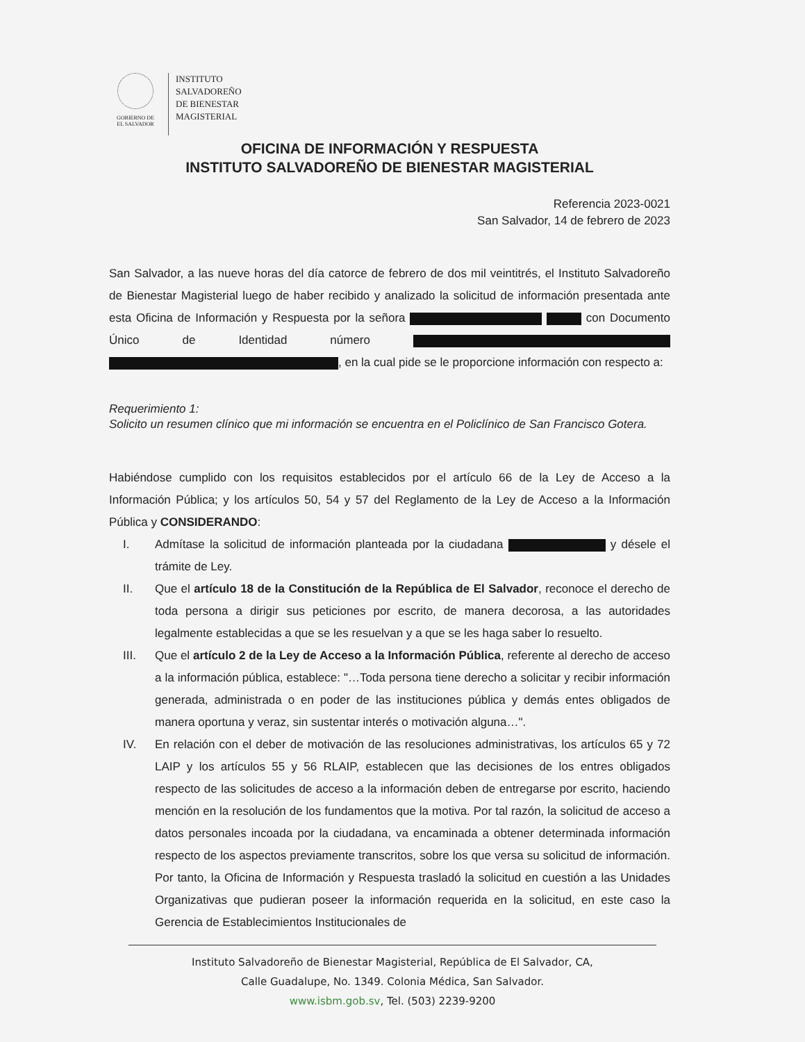GOBIERNO DE
EL SALVADOR
INSTITUTO
SALVADOREÑO
DE BIENESTAR
MAGISTERIAL
OFICINA DE INFORMACIÓN Y RESPUESTA
INSTITUTO SALVADOREÑO DE BIENESTAR MAGISTERIAL
Referencia 2023-0021
San Salvador, 14 de febrero de 2023
San Salvador, a las nueve horas del día catorce de febrero de dos mil veintitrés, el Instituto Salvadoreño de Bienestar Magisterial luego de haber recibido y analizado la solicitud de información presentada ante esta Oficina de Información y Respuesta por la señora con Documento Único de Identidad número , en la cual pide se le proporcione información con respecto a:
Requerimiento 1:
Solicito un resumen clínico que mi información se encuentra en el Policlínico de San Francisco Gotera.
Habiéndose cumplido con los requisitos establecidos por el artículo 66 de la Ley de Acceso a la Información Pública; y los artículos 50, 54 y 57 del Reglamento de la Ley de Acceso a la Información Pública y CONSIDERANDO:
I. Admítase la solicitud de información planteada por la ciudadana y désele el trámite de Ley.
II. Que el artículo 18 de la Constitución de la República de El Salvador, reconoce el derecho de toda persona a dirigir sus peticiones por escrito, de manera decorosa, a las autoridades legalmente establecidas a que se les resuelvan y a que se les haga saber lo resuelto.
III. Que el artículo 2 de la Ley de Acceso a la Información Pública, referente al derecho de acceso a la información pública, establece: "…Toda persona tiene derecho a solicitar y recibir información generada, administrada o en poder de las instituciones pública y demás entes obligados de manera oportuna y veraz, sin sustentar interés o motivación alguna…".
IV. En relación con el deber de motivación de las resoluciones administrativas, los artículos 65 y 72 LAIP y los artículos 55 y 56 RLAIP, establecen que las decisiones de los entres obligados respecto de las solicitudes de acceso a la información deben de entregarse por escrito, haciendo mención en la resolución de los fundamentos que la motiva. Por tal razón, la solicitud de acceso a datos personales incoada por la ciudadana, va encaminada a obtener determinada información respecto de los aspectos previamente transcritos, sobre los que versa su solicitud de información. Por tanto, la Oficina de Información y Respuesta trasladó la solicitud en cuestión a las Unidades Organizativas que pudieran poseer la información requerida en la solicitud, en este caso la Gerencia de Establecimientos Institucionales de
Instituto Salvadoreño de Bienestar Magisterial, República de El Salvador, CA,
Calle Guadalupe, No. 1349. Colonia Médica, San Salvador.
www.isbm.gob.sv, Tel. (503) 2239-9200